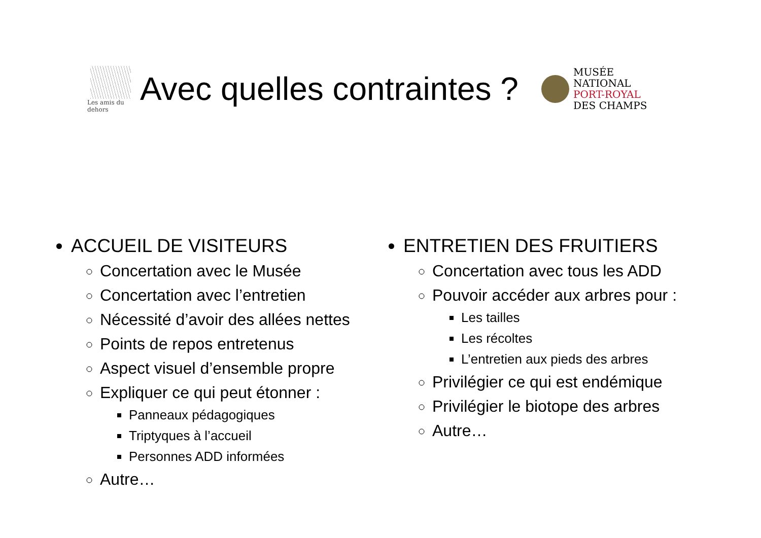Les amis du dehors
Avec quelles contraintes ?
MUSÉE
NATIONAL
PORT-ROYAL
DES CHAMPS
ACCUEIL DE VISITEURS
Concertation avec le Musée
Concertation avec l’entretien
Nécessité d’avoir des allées nettes
Points de repos entretenus
Aspect visuel d’ensemble propre
Expliquer ce qui peut étonner :
Panneaux pédagogiques
Triptyques à l’accueil
Personnes ADD informées
Autre…
ENTRETIEN DES FRUITIERS
Concertation avec tous les ADD
Pouvoir accéder aux arbres pour :
Les tailles
Les récoltes
L’entretien aux pieds des arbres
Privilégier ce qui est endémique
Privilégier le biotope des arbres
Autre…